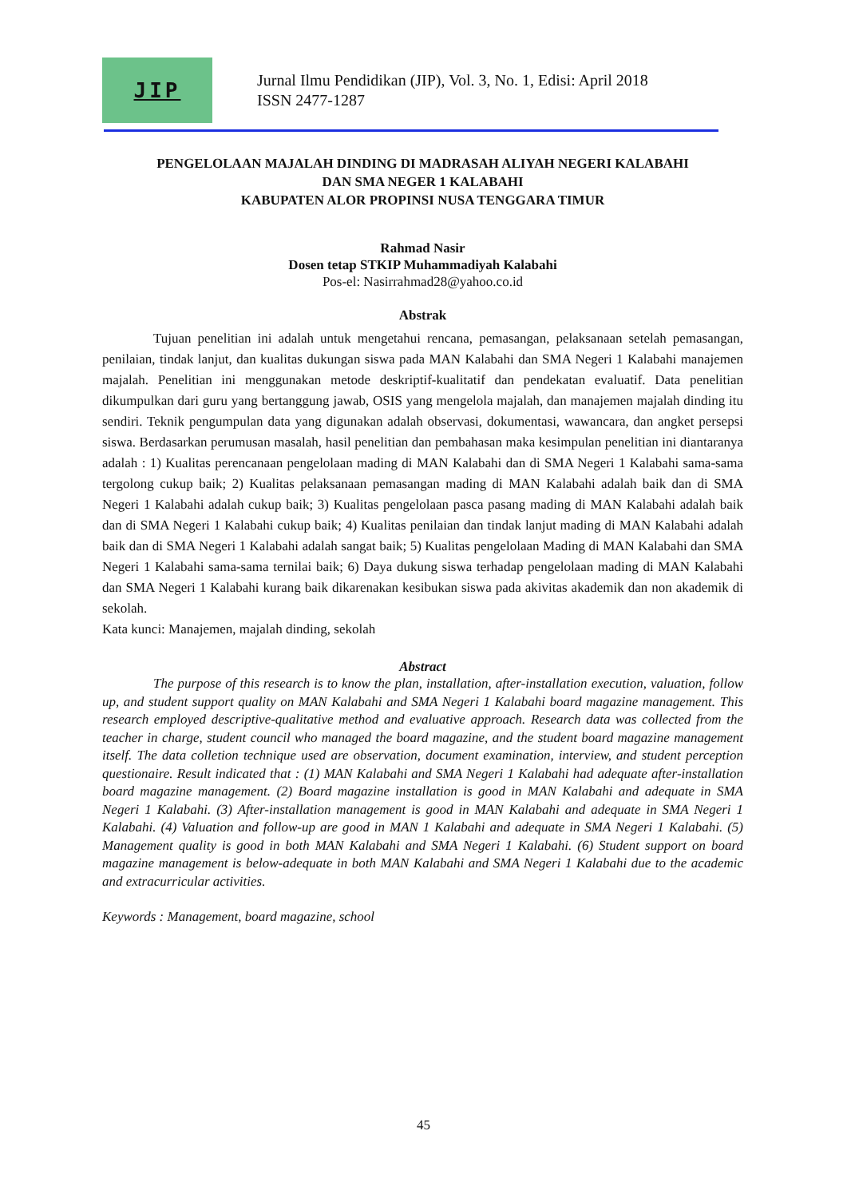JIP
Jurnal Ilmu Pendidikan (JIP), Vol. 3, No. 1, Edisi: April 2018
ISSN 2477-1287
PENGELOLAAN MAJALAH DINDING DI MADRASAH ALIYAH NEGERI KALABAHI
DAN SMA NEGER 1 KALABAHI
KABUPATEN ALOR PROPINSI NUSA TENGGARA TIMUR
Rahmad Nasir
Dosen tetap STKIP Muhammadiyah Kalabahi
Pos-el: Nasirrahmad28@yahoo.co.id
Abstrak
Tujuan penelitian ini adalah untuk mengetahui rencana, pemasangan, pelaksanaan setelah pemasangan, penilaian, tindak lanjut, dan kualitas dukungan siswa pada MAN Kalabahi dan SMA Negeri 1 Kalabahi manajemen majalah. Penelitian ini menggunakan metode deskriptif-kualitatif dan pendekatan evaluatif. Data penelitian dikumpulkan dari guru yang bertanggung jawab, OSIS yang mengelola majalah, dan manajemen majalah dinding itu sendiri. Teknik pengumpulan data yang digunakan adalah observasi, dokumentasi, wawancara, dan angket persepsi siswa. Berdasarkan perumusan masalah, hasil penelitian dan pembahasan maka kesimpulan penelitian ini diantaranya adalah : 1) Kualitas perencanaan pengelolaan mading di MAN Kalabahi dan di SMA Negeri 1 Kalabahi sama-sama tergolong cukup baik; 2) Kualitas pelaksanaan pemasangan mading di MAN Kalabahi adalah baik dan di SMA Negeri 1 Kalabahi adalah cukup baik; 3) Kualitas pengelolaan pasca pasang mading di MAN Kalabahi adalah baik dan di SMA Negeri 1 Kalabahi cukup baik; 4) Kualitas penilaian dan tindak lanjut mading di MAN Kalabahi adalah baik dan di SMA Negeri 1 Kalabahi adalah sangat baik; 5) Kualitas pengelolaan Mading di MAN Kalabahi dan SMA Negeri 1 Kalabahi sama-sama ternilai baik; 6) Daya dukung siswa terhadap pengelolaan mading di MAN Kalabahi dan SMA Negeri 1 Kalabahi kurang baik dikarenakan kesibukan siswa pada akivitas akademik dan non akademik di sekolah.
Kata kunci: Manajemen, majalah dinding, sekolah
Abstract
The purpose of this research is to know the plan, installation, after-installation execution, valuation, follow up, and student support quality on MAN Kalabahi and SMA Negeri 1 Kalabahi board magazine management. This research employed descriptive-qualitative method and evaluative approach. Research data was collected from the teacher in charge, student council who managed the board magazine, and the student board magazine management itself. The data colletion technique used are observation, document examination, interview, and student perception questionaire. Result indicated that : (1) MAN Kalabahi and SMA Negeri 1 Kalabahi had adequate after-installation board magazine management. (2) Board magazine installation is good in MAN Kalabahi and adequate in SMA Negeri 1 Kalabahi. (3) After-installation management is good in MAN Kalabahi and adequate in SMA Negeri 1 Kalabahi. (4) Valuation and follow-up are good in MAN 1 Kalabahi and adequate in SMA Negeri 1 Kalabahi. (5) Management quality is good in both MAN Kalabahi and SMA Negeri 1 Kalabahi. (6) Student support on board magazine management is below-adequate in both MAN Kalabahi and SMA Negeri 1 Kalabahi due to the academic and extracurricular activities.
Keywords : Management, board magazine, school
45